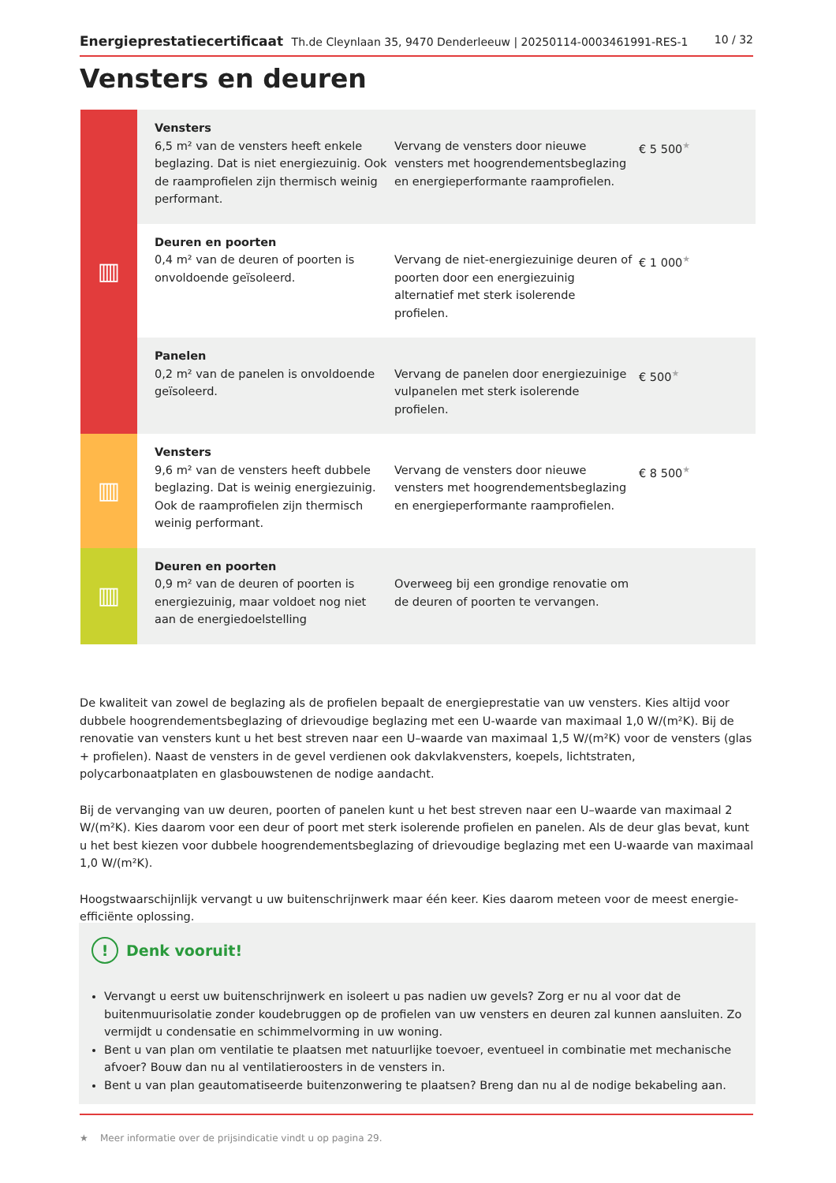Energieprestatiecertificaat Th.de Cleynlaan 35, 9470 Denderleeuw | 20250114-0003461991-RES-1
10 / 32
Vensters en deuren
| ▥ | Vensters 6,5 m² van de vensters heeft enkele beglazing. Dat is niet energiezuinig. Ook de raamprofielen zijn thermisch weinig performant. | Vervang de vensters door nieuwe vensters met hoogrendementsbeglazing en energieperformante raamprofielen. | € 5 500 ★ |
| | Deuren en poorten 0,4 m² van de deuren of poorten is onvoldoende geïsoleerd. | Vervang de niet-energiezuinige deuren of poorten door een energiezuinig alternatief met sterk isolerende profielen. | € 1 000 ★ |
| | Panelen 0,2 m² van de panelen is onvoldoende geïsoleerd. | Vervang de panelen door energiezuinige vulpanelen met sterk isolerende profielen. | € 500 ★ |
| ▥ | Vensters 9,6 m² van de vensters heeft dubbele beglazing. Dat is weinig energiezuinig. Ook de raamprofielen zijn thermisch weinig performant. | Vervang de vensters door nieuwe vensters met hoogrendementsbeglazing en energieperformante raamprofielen. | € 8 500 ★ |
| ▥ | Deuren en poorten 0,9 m² van de deuren of poorten is energiezuinig, maar voldoet nog niet aan de energiedoelstelling | Overweeg bij een grondige renovatie om de deuren of poorten te vervangen. | |
De kwaliteit van zowel de beglazing als de profielen bepaalt de energieprestatie van uw vensters. Kies altijd voor dubbele hoogrendementsbeglazing of drievoudige beglazing met een U-waarde van maximaal 1,0 W/(m²K). Bij de renovatie van vensters kunt u het best streven naar een U–waarde van maximaal 1,5 W/(m²K) voor de vensters (glas + profielen). Naast de vensters in de gevel verdienen ook dakvlakvensters, koepels, lichtstraten, polycarbonaatplaten en glasbouwstenen de nodige aandacht.
Bij de vervanging van uw deuren, poorten of panelen kunt u het best streven naar een U–waarde van maximaal 2 W/(m²K). Kies daarom voor een deur of poort met sterk isolerende profielen en panelen. Als de deur glas bevat, kunt u het best kiezen voor dubbele hoogrendementsbeglazing of drievoudige beglazing met een U-waarde van maximaal 1,0 W/(m²K).
Hoogstwaarschijnlijk vervangt u uw buitenschrijnwerk maar één keer. Kies daarom meteen voor de meest energie-efficiënte oplossing.
! Denk vooruit!
Vervangt u eerst uw buitenschrijnwerk en isoleert u pas nadien uw gevels? Zorg er nu al voor dat de buitenmuurisolatie zonder koudebruggen op de profielen van uw vensters en deuren zal kunnen aansluiten. Zo vermijdt u condensatie en schimmelvorming in uw woning.
Bent u van plan om ventilatie te plaatsen met natuurlijke toevoer, eventueel in combinatie met mechanische afvoer? Bouw dan nu al ventilatieroosters in de vensters in.
Bent u van plan geautomatiseerde buitenzonwering te plaatsen? Breng dan nu al de nodige bekabeling aan.
★ Meer informatie over de prijsindicatie vindt u op pagina 29.